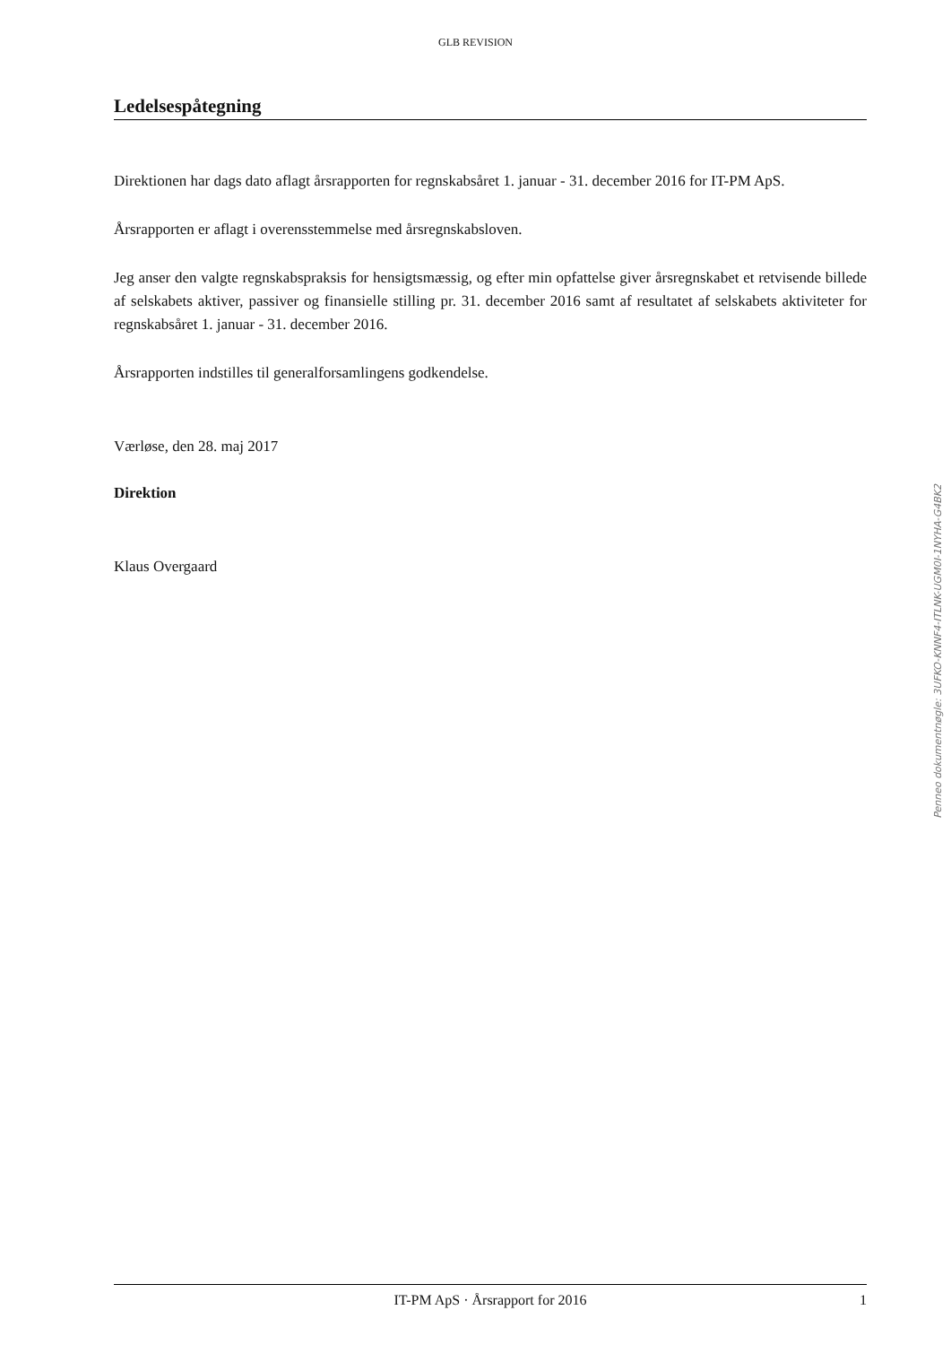GLB REVISION
Ledelsespåtegning
Direktionen har dags dato aflagt årsrapporten for regnskabsåret 1. januar - 31. december 2016 for IT-PM ApS.
Årsrapporten er aflagt i overensstemmelse med årsregnskabsloven.
Jeg anser den valgte regnskabspraksis for hensigtsmæssig, og efter min opfattelse giver årsregnskabet et retvisende billede af selskabets aktiver, passiver og finansielle stilling pr. 31. december 2016 samt af resultatet af selskabets aktiviteter for regnskabsåret 1. januar - 31. december 2016.
Årsrapporten indstilles til generalforsamlingens godkendelse.
Værløse, den 28. maj 2017
Direktion
Klaus Overgaard
Penneo dokumentnøgle: 3UFKO-KNNF4-ITLNK-UGM0I-1NYHA-G4BK2
IT-PM ApS · Årsrapport for 2016 1